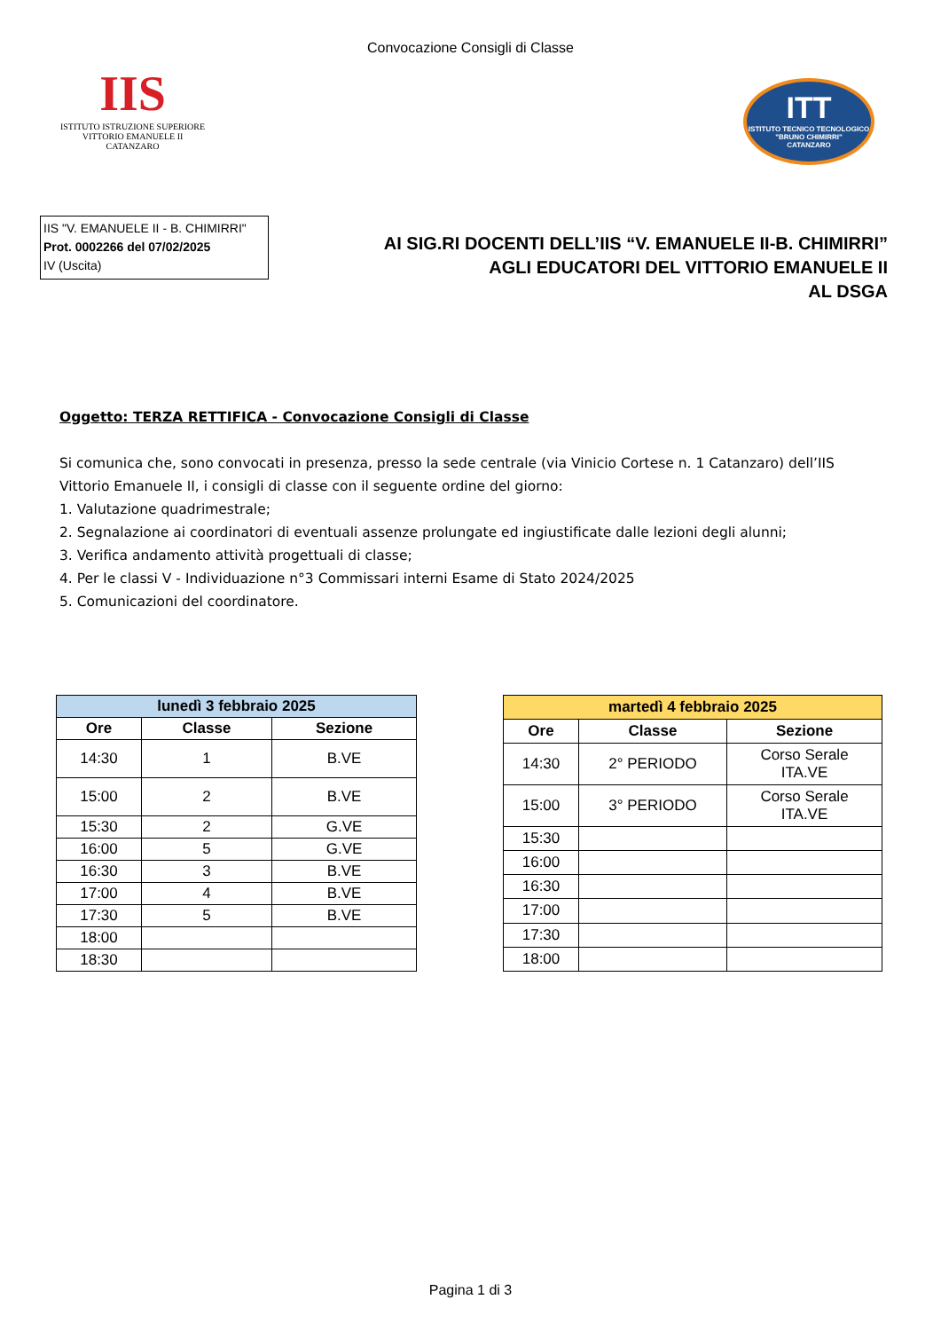Convocazione Consigli di Classe
IIS
ISTITUTO ISTRUZIONE SUPERIORE
VITTORIO EMANUELE II CATANZARO
ITT
ISTITUTO TECNICO TECNOLOGICO
"BRUNO CHIMIRRI"
CATANZARO
IIS "V. EMANUELE II - B. CHIMIRRI"
Prot. 0002266 del 07/02/2025
IV (Uscita)
AI SIG.RI DOCENTI DELL’IIS “V. EMANUELE II-B. CHIMIRRI”
AGLI EDUCATORI DEL VITTORIO EMANUELE II
AL DSGA
Oggetto: TERZA RETTIFICA - Convocazione Consigli di Classe
Si comunica che, sono convocati in presenza, presso la sede centrale (via Vinicio Cortese n. 1 Catanzaro) dell’IIS Vittorio Emanuele II, i consigli di classe con il seguente ordine del giorno:
1. Valutazione quadrimestrale;
2. Segnalazione ai coordinatori di eventuali assenze prolungate ed ingiustificate dalle lezioni degli alunni;
3. Verifica andamento attività progettuali di classe;
4. Per le classi V - Individuazione n°3 Commissari interni Esame di Stato 2024/2025
5. Comunicazioni del coordinatore.
| lunedì 3 febbraio 2025 | | |
| --- | --- | --- |
| Ore | Classe | Sezione |
| 14:30 | 1 | B.VE |
| 15:00 | 2 | B.VE |
| 15:30 | 2 | G.VE |
| 16:00 | 5 | G.VE |
| 16:30 | 3 | B.VE |
| 17:00 | 4 | B.VE |
| 17:30 | 5 | B.VE |
| 18:00 | | |
| 18:30 | | |
| martedì 4 febbraio 2025 | | |
| --- | --- | --- |
| Ore | Classe | Sezione |
| 14:30 | 2° PERIODO | Corso Serale ITA.VE |
| 15:00 | 3° PERIODO | Corso Serale ITA.VE |
| 15:30 | | |
| 16:00 | | |
| 16:30 | | |
| 17:00 | | |
| 17:30 | | |
| 18:00 | | |
Pagina 1 di 3